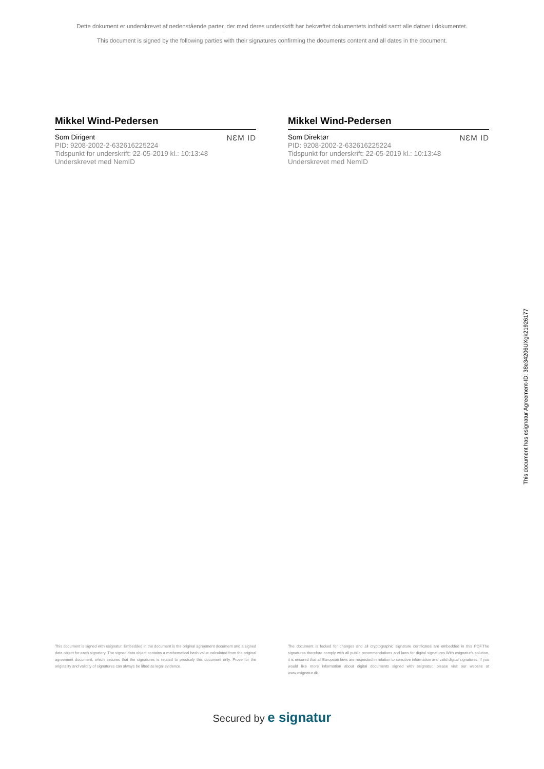Dette dokument er underskrevet af nedenstående parter, der med deres underskrift har bekræftet dokumentets indhold samt alle datoer i dokumentet.
This document is signed by the following parties with their signatures confirming the documents content and all dates in the document.
Mikkel Wind-Pedersen
Som Dirigent
PID: 9208-2002-2-632616225224
Tidspunkt for underskrift: 22-05-2019 kl.: 10:13:48
Underskrevet med NemID
NƐM ID
Mikkel Wind-Pedersen
Som Direktør
PID: 9208-2002-2-632616225224
Tidspunkt for underskrift: 22-05-2019 kl.: 10:13:48
Underskrevet med NemID
NƐM ID
This document has esignatur Agreement-ID: 38e34206UXgk21926177
This document is signed with esignatur. Embedded in the document is the original agreement document and a signed data object for each signatory. The signed data object contains a mathematical hash value calculated from the original agreement document, which secures that the signatures is related to precisely this document only. Prove for the originality and validity of signatures can always be lifted as legal evidence.
The document is locked for changes and all cryptographic signature certificates are embedded in this PDF.The signatures therefore comply with all public recommendations and laws for digital signatures.With esignatur's solution, it is ensured that all European laws are respected in relation to sensitive information and valid digital signatures. If you would like more information about digital documents signed with esignatur, please visit our website at www.esignatur.dk.
Secured by e signatur